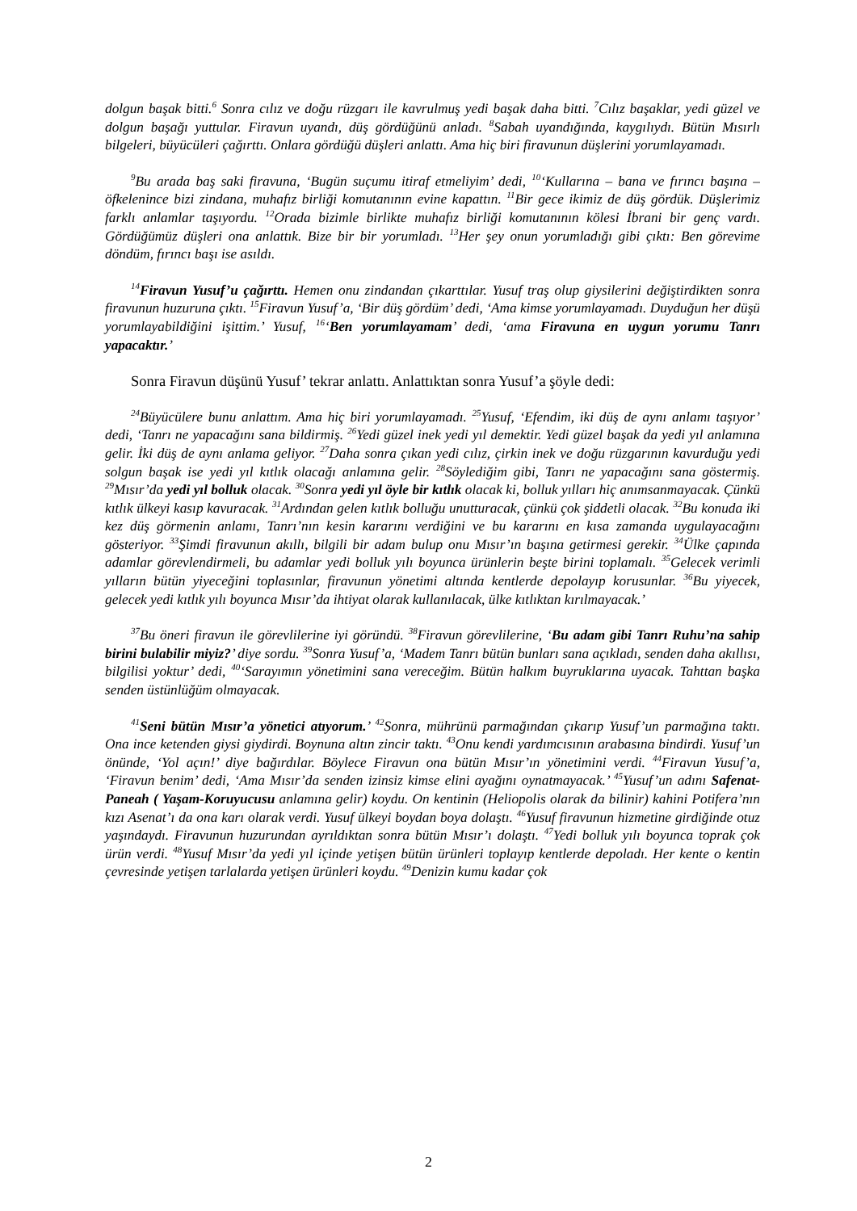dolgun başak bitti.<sup>6</sup> Sonra cılız ve doğu rüzgarı ile kavrulmuş yedi başak daha bitti. <sup>7</sup>Cılız başaklar, yedi güzel ve dolgun başağı yuttular. Firavun uyandı, düş gördüğünü anladı. <sup>8</sup>Sabah uyandığında, kaygılıydı. Bütün Mısırlı bilgeleri, büyücüleri çağırttı. Onlara gördüğü düşleri anlattı. Ama hiç biri firavunun düşlerini yorumlayamadı.
<sup>9</sup> Bu arada baş saki firavuna, ‘Bugün suçumu itiraf etmeliyim’ dedi, <sup>10</sup>‘Kullarına – bana ve fırıncı başına – öfkelenince bizi zindana, muhafız birliği komutanının evine kapattın. <sup>11</sup>Bir gece ikimiz de düş gördük. Düşlerimiz farklı anlamlar taşıyordu. <sup>12</sup>Orada bizimle birlikte muhafız birliği komutanının kölesi İbrani bir genç vardı. Gördüğümüz düşleri ona anlattık. Bize bir bir yorumladı. <sup>13</sup>Her şey onun yorumladığı gibi çıktı: Ben görevime döndüm, fırıncı başı ise asıldı.
<sup>14</sup> Firavun Yusuf’u çağırttı. Hemen onu zindandan çıkarttılar. Yusuf traş olup giysilerini değiştirdikten sonra firavunun huzuruna çıktı. <sup>15</sup>Firavun Yusuf’a, ‘Bir düş gördüm’ dedi, ‘Ama kimse yorumlayamadı. Duyduğun her düşü yorumlayabildiğini işittim.’ Yusuf, <sup>16</sup>‘Ben yorumlayamam’ dedi, ‘ama Firavuna en uygun yorumu Tanrı yapacaktır.’
Sonra Firavun düşünü Yusuf’ tekrar anlattı. Anlattıktan sonra Yusuf’a şöyle dedi:
<sup>24</sup>Büyücülere bunu anlattım. Ama hiç biri yorumlayamadı. <sup>25</sup>Yusuf, ‘Efendim, iki düş de aynı anlamı taşıyor’ dedi, ‘Tanrı ne yapacağını sana bildirmiş. <sup>26</sup>Yedi güzel inek yedi yıl demektir. Yedi güzel başak da yedi yıl anlamına gelir. İki düş de aynı anlama geliyor. <sup>27</sup>Daha sonra çıkan yedi cılız, çirkin inek ve doğu rüzgarının kavurduğu yedi solgun başak ise yedi yıl kıtlık olacağı anlamına gelir. <sup>28</sup>Söylediğim gibi, Tanrı ne yapacağını sana göstermiş. <sup>29</sup>Mısır’da yedi yıl bolluk olacak. <sup>30</sup>Sonra yedi yıl öyle bir kıtlık olacak ki, bolluk yılları hiç anımsanmayacak. Çünkü kıtlık ülkeyi kasıp kavuracak. <sup>31</sup>Ardından gelen kıtlık bolluğu unutturacak, çünkü çok şiddetli olacak. <sup>32</sup>Bu konuda iki kez düş görmenin anlamı, Tanrı’nın kesin kararını verdiğini ve bu kararını en kısa zamanda uygulayacağını gösteriyor. <sup>33</sup>Şimdi firavunun akıllı, bilgili bir adam bulup onu Mısır’ın başına getirmesi gerekir. <sup>34</sup>Ülke çapında adamlar görevlendirmeli, bu adamlar yedi bolluk yılı boyunca ürünlerin beşte birini toplamalı. <sup>35</sup>Gelecek verimli yılların bütün yiyeceğini toplasınlar, firavunun yönetimi altında kentlerde depolayıp korusunlar. <sup>36</sup>Bu yiyecek, gelecek yedi kıtlık yılı boyunca Mısır’da ihtiyat olarak kullanılacak, ülke kıtlıktan kırılmayacak.’
<sup>37</sup> Bu öneri firavun ile görevlilerine iyi göründü. <sup>38</sup>Firavun görevlilerine, ‘Bu adam gibi Tanrı Ruhu’na sahip birini bulabilir miyiz?’ diye sordu. <sup>39</sup>Sonra Yusuf’a, ‘Madem Tanrı bütün bunları sana açıkladı, senden daha akıllısı, bilgilisi yoktur’ dedi, <sup>40</sup>‘Sarayımın yönetimini sana vereceğim. Bütün halkım buyruklarına uyacak. Tahttan başka senden üstünlüğüm olmayacak.
<sup>41</sup> Seni bütün Mısır’a yönetici atıyorum.’ <sup>42</sup>Sonra, mührünü parmağından çıkarıp Yusuf’un parmağına taktı. Ona ince ketenden giysi giydirdi. Boynuna altın zincir taktı. <sup>43</sup>Onu kendi yardımcısının arabasına bindirdi. Yusuf’un önünde, ‘Yol açın!’ diye bağırdılar. Böylece Firavun ona bütün Mısır’ın yönetimini verdi. <sup>44</sup>Firavun Yusuf’a, ‘Firavun benim’ dedi, ‘Ama Mısır’da senden izinsiz kimse elini ayağını oynatmayacak.’ <sup>45</sup>Yusuf’un adını Safenat-Paneah ( Yaşam-Koruyucusu anlamına gelir) koydu. On kentinin (Heliopolis olarak da bilinir) kahini Potifera’nın kızı Asenat’ı da ona karı olarak verdi. Yusuf ülkeyi boydan boya dolaştı. <sup>46</sup>Yusuf firavunun hizmetine girdiğinde otuz yaşındaydı. Firavunun huzurundan ayrıldıktan sonra bütün Mısır’ı dolaştı. <sup>47</sup>Yedi bolluk yılı boyunca toprak çok ürün verdi. <sup>48</sup>Yusuf Mısır’da yedi yıl içinde yetişen bütün ürünleri toplayıp kentlerde depoladı. Her kente o kentin çevresinde yetişen tarlalarda yetişen ürünleri koydu. <sup>49</sup>Denizin kumu kadar çok
2